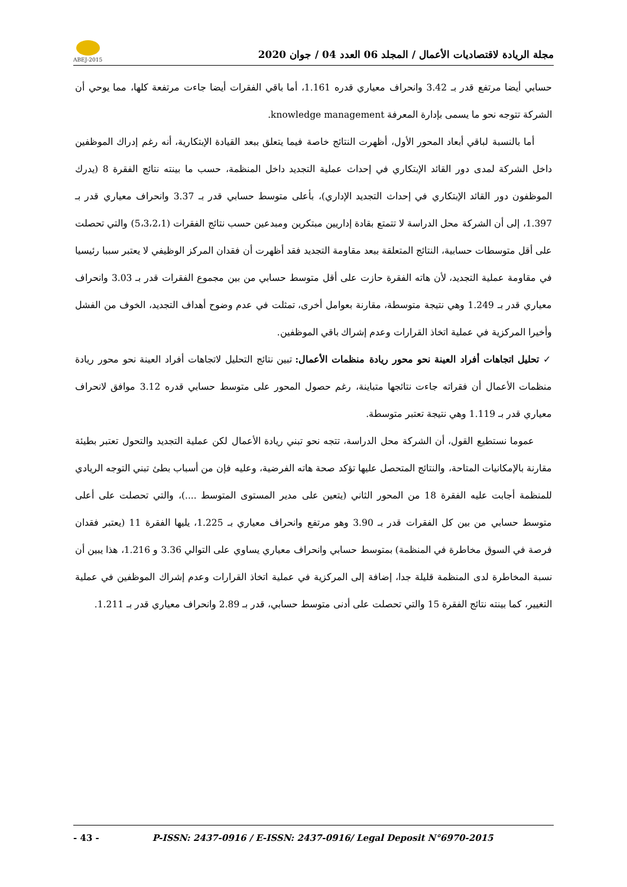ABEJ-2015
مجلة الريادة لاقتصاديات الأعمال / المجلد 06 العدد 04 / جوان 2020
حسابي أيضا مرتفع قدر بـ 3.42 وانحراف معياري قدره 1.161، أما باقي الفقرات أيضا جاءت مرتفعة كلها، مما يوحي أن الشركة تتوجه نحو ما يسمى بإدارة المعرفة knowledge management.
أما بالنسبة لباقي أبعاد المحور الأول، أظهرت النتائج خاصة فيما يتعلق ببعد القيادة الإبتكارية، أنه رغم إدراك الموظفين داخل الشركة لمدى دور القائد الإبتكاري في إحداث عملية التجديد داخل المنظمة، حسب ما بينته نتائج الفقرة 8 (يدرك الموظفون دور القائد الإبتكاري في إحداث التجديد الإداري)، بأعلى متوسط حسابي قدر بـ 3.37 وانحراف معياري قدر بـ 1.397، إلى أن الشركة محل الدراسة لا تتمتع بقادة إداريين مبتكرين ومبدعين حسب نتائج الفقرات (5،3،2،1) والتي تحصلت على أقل متوسطات حسابية، النتائج المتعلقة ببعد مقاومة التجديد فقد أظهرت أن فقدان المركز الوظيفي لا يعتبر سببا رئيسيا في مقاومة عملية التجديد، لأن هاته الفقرة حازت على أقل متوسط حسابي من بين مجموع الفقرات قدر بـ 3.03 وانحراف معياري قدر بـ 1.249 وهي نتيجة متوسطة، مقارنة بعوامل أخرى، تمثلت في عدم وضوح أهداف التجديد، الخوف من الفشل وأخيرا المركزية في عملية اتخاذ القرارات وعدم إشراك باقي الموظفين.
✓ تحليل اتجاهات أفراد العينة نحو محور ريادة منظمات الأعمال: تبين نتائج التحليل لاتجاهات أفراد العينة نحو محور ريادة منظمات الأعمال أن فقراته جاءت نتائجها متباينة، رغم حصول المحور على متوسط حسابي قدره 3.12 موافق لانحراف معياري قدر بـ 1.119 وهي نتيجة تعتبر متوسطة.
عموما نستطيع القول، أن الشركة محل الدراسة، تتجه نحو تبني ريادة الأعمال لكن عملية التجديد والتحول تعتبر بطيئة مقارنة بالإمكانيات المتاحة، والنتائج المتحصل عليها تؤكد صحة هاته الفرضية، وعليه فإن من أسباب بطئ تبني التوجه الريادي للمنظمة أجابت عليه الفقرة 18 من المحور الثاني (يتعين على مدير المستوى المتوسط ....)، والتي تحصلت على أعلى متوسط حسابي من بين كل الفقرات قدر بـ 3.90 وهو مرتفع وانحراف معياري بـ 1.225، يليها الفقرة 11 (يعتبر فقدان فرصة في السوق مخاطرة في المنظمة) بمتوسط حسابي وانحراف معياري يساوي على التوالي 3.36 و 1.216، هذا يبين أن نسبة المخاطرة لدى المنظمة قليلة جدا، إضافة إلى المركزية في عملية اتخاذ القرارات وعدم إشراك الموظفين في عملية التغيير، كما بينته نتائج الفقرة 15 والتي تحصلت على أدنى متوسط حسابي، قدر بـ 2.89 وانحراف معياري قدر بـ 1.211.
- 43 - P-ISSN: 2437-0916 / E-ISSN: 2437-0916/ Legal Deposit N°6970-2015